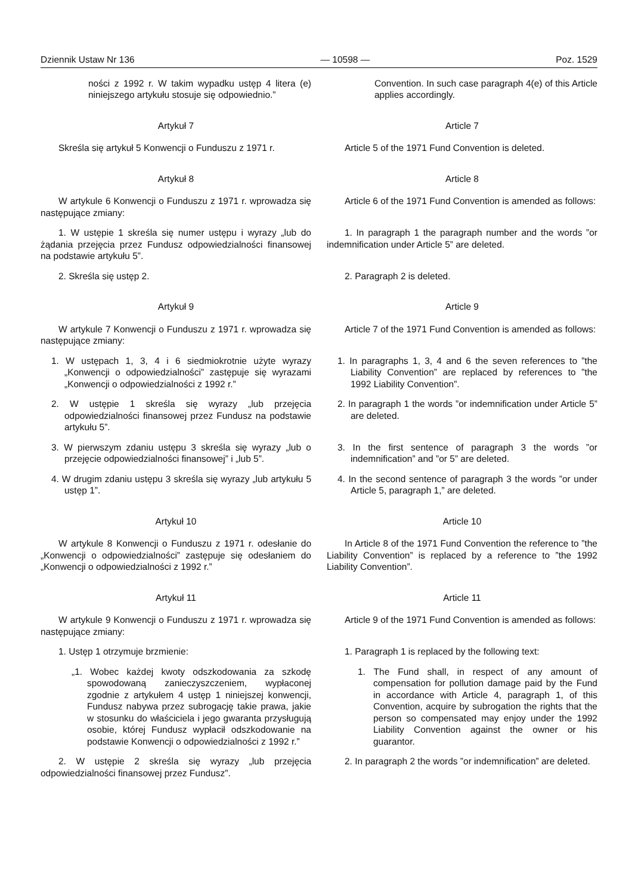Dziennik Ustaw Nr 136 — 10598 — Poz. 1529
ności z 1992 r. W takim wypadku ustęp 4 litera (e) niniejszego artykułu stosuje się odpowiednio.”
Convention. In such case paragraph 4(e) of this Article applies accordingly.
Artykuł 7 Article 7
Skreśla się artykuł 5 Konwencji o Funduszu z 1971 r.
Article 5 of the 1971 Fund Convention is deleted.
Artykuł 8 Article 8
W artykule 6 Konwencji o Funduszu z 1971 r. wprowadza się następujące zmiany:
Article 6 of the 1971 Fund Convention is amended as follows:
1. W ustępie 1 skreśla się numer ustępu i wyrazy „lub do żądania przejęcia przez Fundusz odpowiedzialności finansowej na podstawie artykułu 5”.
1. In paragraph 1 the paragraph number and the words ”or indemnification under Article 5” are deleted.
2. Skreśla się ustęp 2. 2. Paragraph 2 is deleted.
Artykuł 9 Article 9
W artykule 7 Konwencji o Funduszu z 1971 r. wprowadza się następujące zmiany:
Article 7 of the 1971 Fund Convention is amended as follows:
1. W ustępach 1, 3, 4 i 6 siedmiokrotnie użyte wyrazy „Konwencji o odpowiedzialności” zastępuje się wyrazami „Konwencji o odpowiedzialności z 1992 r.”
1. In paragraphs 1, 3, 4 and 6 the seven references to ”the Liability Convention” are replaced by references to ”the 1992 Liability Convention”.
2. W ustępie 1 skreśla się wyrazy „lub przejęcia odpowiedzialności finansowej przez Fundusz na podstawie artykułu 5”.
2. In paragraph 1 the words ”or indemnification under Article 5” are deleted.
3. W pierwszym zdaniu ustępu 3 skreśla się wyrazy „lub o przejęcie odpowiedzialności finansowej” i „lub 5”.
3. In the first sentence of paragraph 3 the words ”or indemnification” and ”or 5” are deleted.
4. W drugim zdaniu ustępu 3 skreśla się wyrazy „lub artykułu 5 ustęp 1”.
4. In the second sentence of paragraph 3 the words ”or under Article 5, paragraph 1,” are deleted.
Artykuł 10 Article 10
W artykule 8 Konwencji o Funduszu z 1971 r. odesłanie do „Konwencji o odpowiedzialności” zastępuje się odesłaniem do „Konwencji o odpowiedzialności z 1992 r.”
In Article 8 of the 1971 Fund Convention the reference to ”the Liability Convention” is replaced by a reference to ”the 1992 Liability Convention”.
Artykuł 11 Article 11
W artykule 9 Konwencji o Funduszu z 1971 r. wprowadza się następujące zmiany:
Article 9 of the 1971 Fund Convention is amended as follows:
1. Ustęp 1 otrzymuje brzmienie:
1. Paragraph 1 is replaced by the following text:
„1. Wobec każdej kwoty odszkodowania za szkodę spowodowaną zanieczyszczeniem, wypłaconej zgodnie z artykułem 4 ustęp 1 niniejszej konwencji, Fundusz nabywa przez subrogację takie prawa, jakie w stosunku do właściciela i jego gwaranta przysługują osobie, której Fundusz wypłacił odszkodowanie na podstawie Konwencji o odpowiedzialności z 1992 r.”
1. The Fund shall, in respect of any amount of compensation for pollution damage paid by the Fund in accordance with Article 4, paragraph 1, of this Convention, acquire by subrogation the rights that the person so compensated may enjoy under the 1992 Liability Convention against the owner or his guarantor.
2. W ustępie 2 skreśla się wyrazy „lub przejęcia odpowiedzialności finansowej przez Fundusz”.
2. In paragraph 2 the words ”or indemnification” are deleted.